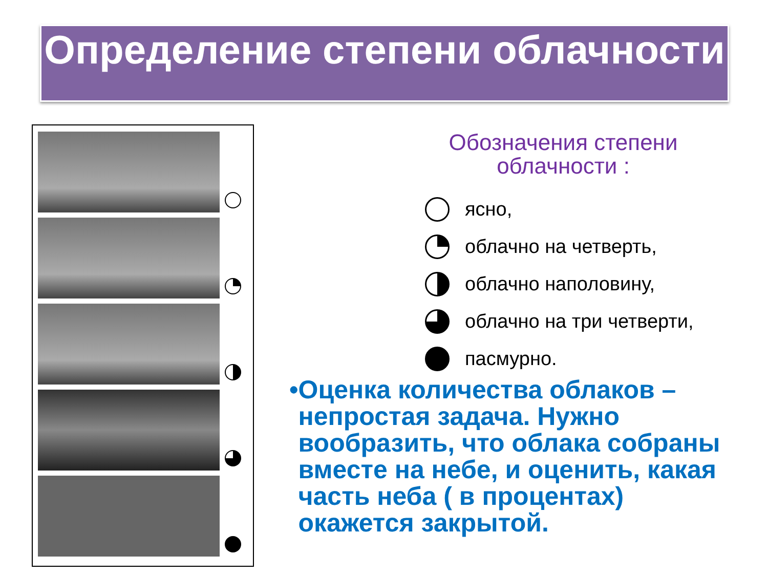Определение степени облачности
Обозначения степени
облачности :
ясно,
облачно на четверть,
облачно наполовину,
облачно на три четверти,
пасмурно.
• Оценка количества облаков – непростая задача. Нужно вообразить, что облака собраны вместе на небе, и оценить, какая часть неба ( в процентах) окажется закрытой.